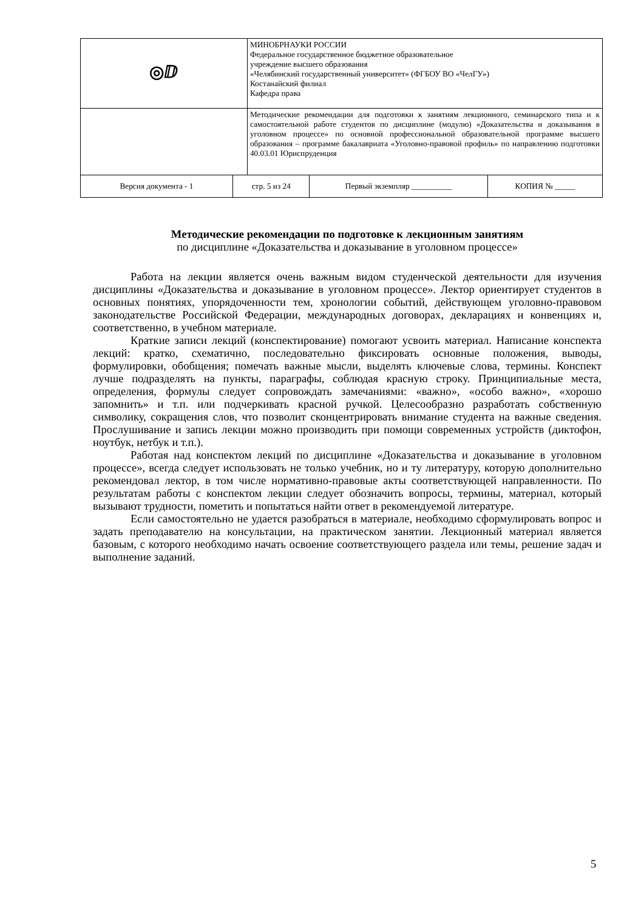| ◎ⅅ | | МИНОБРНАУКИ РОССИИ Федеральное государственное бюджетное образовательное учреждение высшего образования «Челябинский государственный университет» (ФГБОУ ВО «ЧелГУ») Костанайский филиал Кафедра права | | |
| | | Методические рекомендации для подготовки к занятиям лекционного, семинарского типа и к самостоятельной работе студентов по дисциплине (модулю) «Доказательства и доказывания в уголовном процессе» по основной профессиональной образовательной программе высшего образования – программе бакалавриата «Уголовно-правовой профиль» по направлению подготовки 40.03.01 Юриспруденция | | |
| Версия документа - 1 | стр. 5 из 24 | | Первый экземпляр __________ | КОПИЯ № _____ |
Методические рекомендации по подготовке к лекционным занятиям
по дисциплине «Доказательства и доказывание в уголовном процессе»
Работа на лекции является очень важным видом студенческой деятельности для изучения дисциплины «Доказательства и доказывание в уголовном процессе». Лектор ориентирует студентов в основных понятиях, упорядоченности тем, хронологии событий, действующем уголовно-правовом законодательстве Российской Федерации, международных договорах, декларациях и конвенциях и, соответственно, в учебном материале.
Краткие записи лекций (конспектирование) помогают усвоить материал. Написание конспекта лекций: кратко, схематично, последовательно фиксировать основные положения, выводы, формулировки, обобщения; помечать важные мысли, выделять ключевые слова, термины. Конспект лучше подразделять на пункты, параграфы, соблюдая красную строку. Принципиальные места, определения, формулы следует сопровождать замечаниями: «важно», «особо важно», «хорошо запомнить» и т.п. или подчеркивать красной ручкой. Целесообразно разработать собственную символику, сокращения слов, что позволит сконцентрировать внимание студента на важные сведения. Прослушивание и запись лекции можно производить при помощи современных устройств (диктофон, ноутбук, нетбук и т.п.).
Работая над конспектом лекций по дисциплине «Доказательства и доказывание в уголовном процессе», всегда следует использовать не только учебник, но и ту литературу, которую дополнительно рекомендовал лектор, в том числе нормативно-правовые акты соответствующей направленности. По результатам работы с конспектом лекции следует обозначить вопросы, термины, материал, который вызывают трудности, пометить и попытаться найти ответ в рекомендуемой литературе.
Если самостоятельно не удается разобраться в материале, необходимо сформулировать вопрос и задать преподавателю на консультации, на практическом занятии. Лекционный материал является базовым, с которого необходимо начать освоение соответствующего раздела или темы, решение задач и выполнение заданий.
5